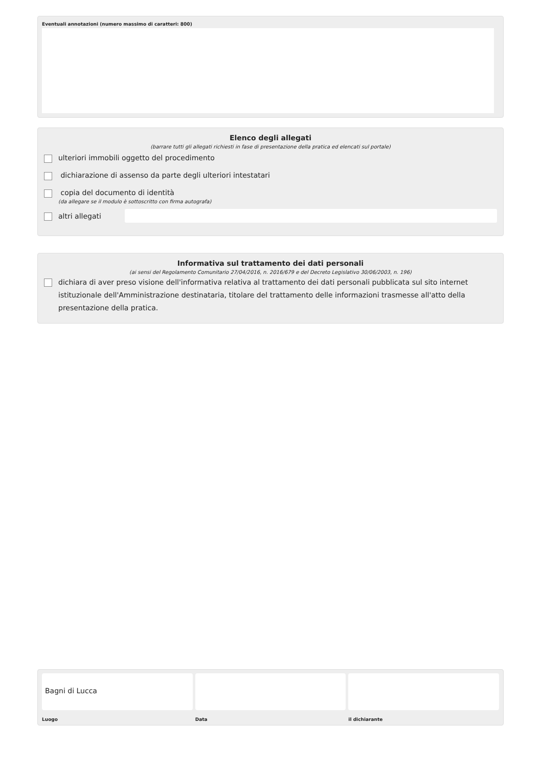Eventuali annotazioni (numero massimo di caratteri: 800)
Elenco degli allegati
(barrare tutti gli allegati richiesti in fase di presentazione della pratica ed elencati sul portale)
ulteriori immobili oggetto del procedimento
dichiarazione di assenso da parte degli ulteriori intestatari
copia del documento di identità
(da allegare se il modulo è sottoscritto con firma autografa)
altri allegati
Informativa sul trattamento dei dati personali
(ai sensi del Regolamento Comunitario 27/04/2016, n. 2016/679 e del Decreto Legislativo 30/06/2003, n. 196)
dichiara di aver preso visione dell'informativa relativa al trattamento dei dati personali pubblicata sul sito internet istituzionale dell'Amministrazione destinataria, titolare del trattamento delle informazioni trasmesse all'atto della presentazione della pratica.
Bagni di Lucca
Luogo
Data il dichiarante